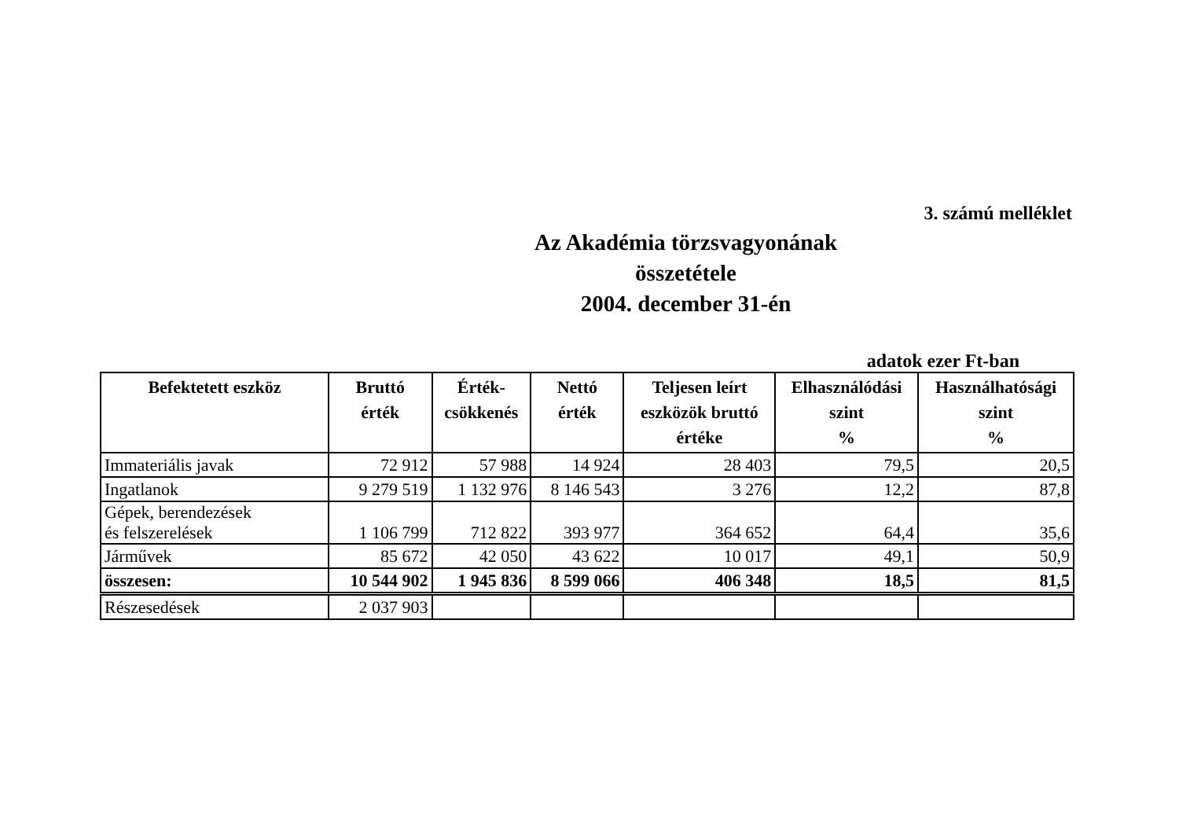3. számú melléklet
Az Akadémia törzsvagyonának
összetétele
2004. december 31-én
adatok ezer Ft-ban
| Befektetett eszköz | Bruttó érték | Érték- csökkenés | Nettó érték | Teljesen leírt eszközök bruttó értéke | Elhasználódási szint % | Használhatósági szint % |
| --- | --- | --- | --- | --- | --- | --- |
| Immateriális javak | 72 912 | 57 988 | 14 924 | 28 403 | 79,5 | 20,5 |
| Ingatlanok | 9 279 519 | 1 132 976 | 8 146 543 | 3 276 | 12,2 | 87,8 |
| Gépek, berendezések és felszerelések | 1 106 799 | 712 822 | 393 977 | 364 652 | 64,4 | 35,6 |
| Járművek | 85 672 | 42 050 | 43 622 | 10 017 | 49,1 | 50,9 |
| összesen: | 10 544 902 | 1 945 836 | 8 599 066 | 406 348 | 18,5 | 81,5 |
| Részesedések | 2 037 903 | | | | | |